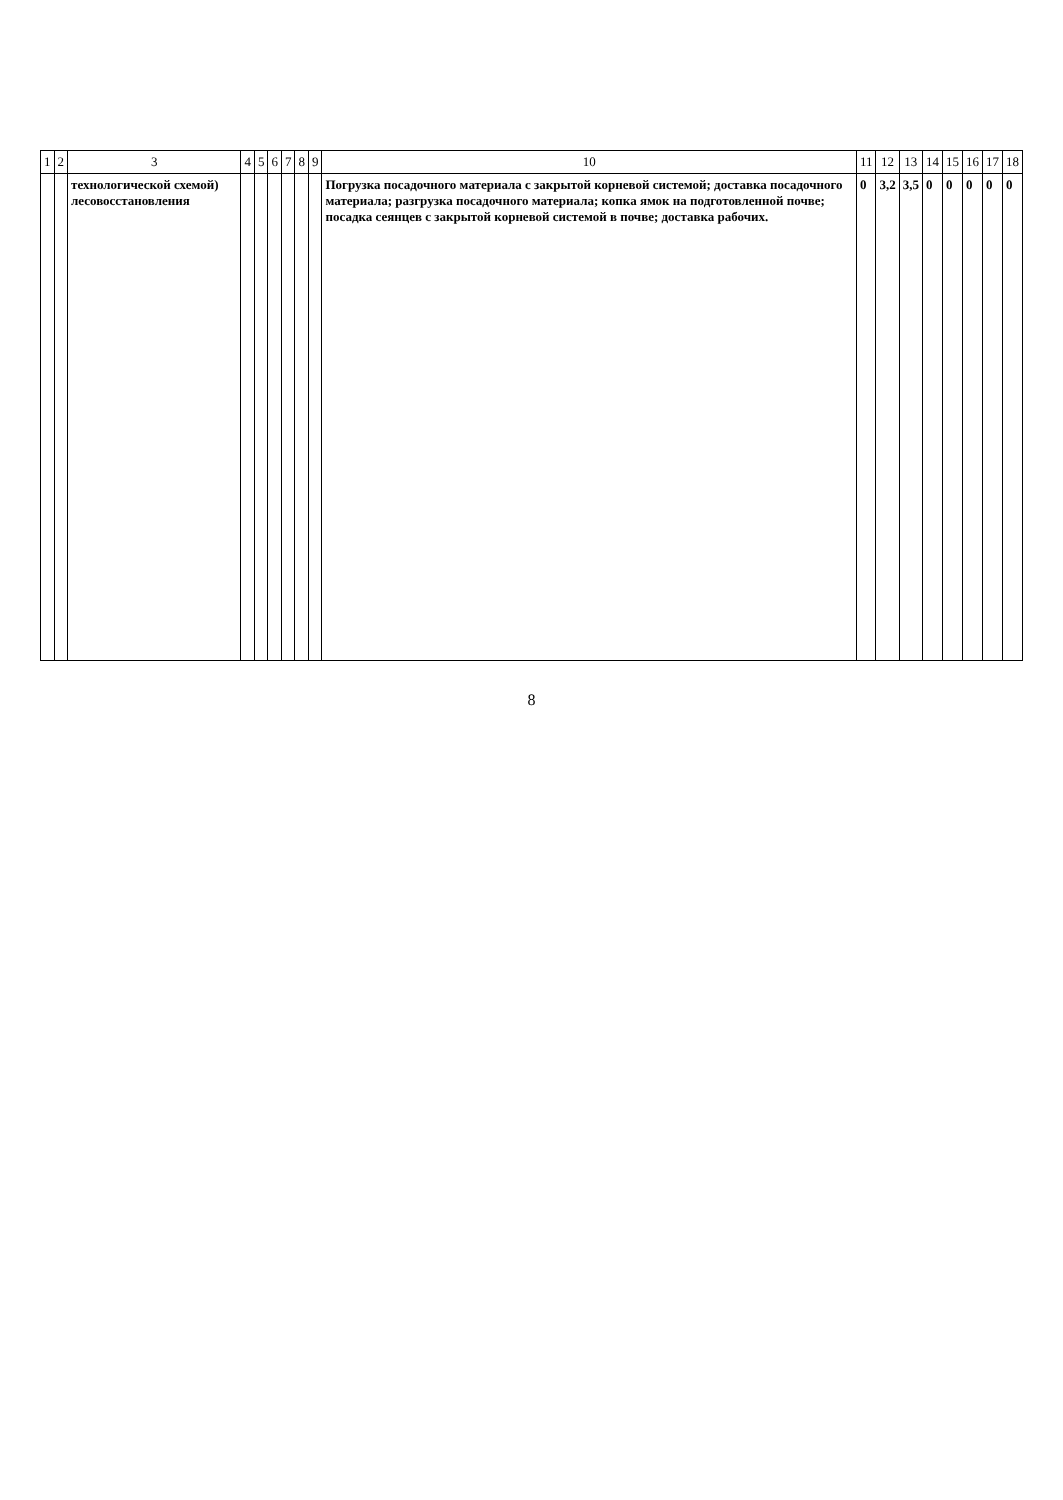| 1 | 2 | 3 | 4 | 5 | 6 | 7 | 8 | 9 | 10 | 11 | 12 | 13 | 14 | 15 | 16 | 17 | 18 |
| --- | --- | --- | --- | --- | --- | --- | --- | --- | --- | --- | --- | --- | --- | --- | --- | --- | --- |
| | | технологической схемой) лесовосстановления | | | | | | | Погрузка посадочного материала с закрытой корневой системой; доставка посадочного материала; разгрузка посадочного материала; копка ямок на подготовленной почве; посадка сеянцев с закрытой корневой системой в почве; доставка рабочих. | 0 | 3,2 | 3,5 | 0 | 0 | 0 | 0 | 0 |
8